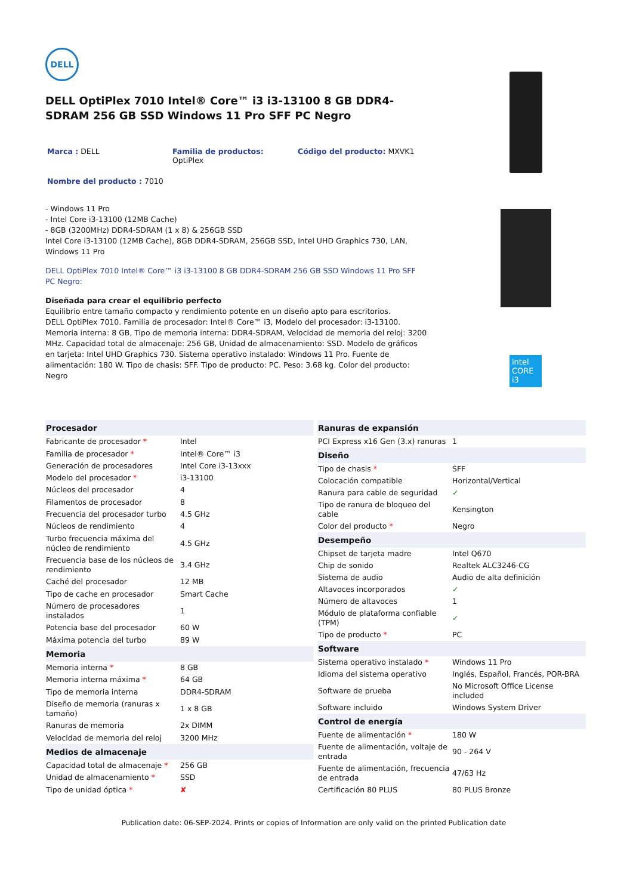DELL
DELL OptiPlex 7010 Intel® Core™ i3 i3-13100 8 GB DDR4-SDRAM 256 GB SSD Windows 11 Pro SFF PC Negro
Marca : DELL
Familia de productos:
OptiPlex
Código del producto: MXVK1
Nombre del producto : 7010
- Windows 11 Pro
- Intel Core i3-13100 (12MB Cache)
- 8GB (3200MHz) DDR4-SDRAM (1 x 8) & 256GB SSD
Intel Core i3-13100 (12MB Cache), 8GB DDR4-SDRAM, 256GB SSD, Intel UHD Graphics 730, LAN, Windows 11 Pro
DELL OptiPlex 7010 Intel® Core™ i3 i3-13100 8 GB DDR4-SDRAM 256 GB SSD Windows 11 Pro SFF PC Negro:
Diseñada para crear el equilibrio perfecto
Equilibrio entre tamaño compacto y rendimiento potente en un diseño apto para escritorios.
DELL OptiPlex 7010. Familia de procesador: Intel® Core™ i3, Modelo del procesador: i3-13100. Memoria interna: 8 GB, Tipo de memoria interna: DDR4-SDRAM, Velocidad de memoria del reloj: 3200 MHz. Capacidad total de almacenaje: 256 GB, Unidad de almacenamiento: SSD. Modelo de gráficos en tarjeta: Intel UHD Graphics 730. Sistema operativo instalado: Windows 11 Pro. Fuente de alimentación: 180 W. Tipo de chasis: SFF. Tipo de producto: PC. Peso: 3.68 kg. Color del producto: Negro
intel
CORE
i3
| Procesador | |
| --- | --- |
| Fabricante de procesador * | Intel |
| Familia de procesador * | Intel® Core™ i3 |
| Generación de procesadores | Intel Core i3-13xxx |
| Modelo del procesador * | i3-13100 |
| Núcleos del procesador | 4 |
| Filamentos de procesador | 8 |
| Frecuencia del procesador turbo | 4.5 GHz |
| Núcleos de rendimiento | 4 |
| Turbo frecuencia máxima del núcleo de rendimiento | 4.5 GHz |
| Frecuencia base de los núcleos de rendimiento | 3.4 GHz |
| Caché del procesador | 12 MB |
| Tipo de cache en procesador | Smart Cache |
| Número de procesadores instalados | 1 |
| Potencia base del procesador | 60 W |
| Máxima potencia del turbo | 89 W |
| Memoria | |
| Memoria interna * | 8 GB |
| Memoria interna máxima * | 64 GB |
| Tipo de memoria interna | DDR4-SDRAM |
| Diseño de memoria (ranuras x tamaño) | 1 x 8 GB |
| Ranuras de memoria | 2x DIMM |
| Velocidad de memoria del reloj | 3200 MHz |
| Medios de almacenaje | |
| Capacidad total de almacenaje * | 256 GB |
| Unidad de almacenamiento * | SSD |
| Tipo de unidad óptica * | ✘ |
| Ranuras de expansión | |
| --- | --- |
| PCI Express x16 Gen (3.x) ranuras | 1 |
| Diseño | |
| Tipo de chasis * | SFF |
| Colocación compatible | Horizontal/Vertical |
| Ranura para cable de seguridad | ✓ |
| Tipo de ranura de bloqueo del cable | Kensington |
| Color del producto * | Negro |
| Desempeño | |
| Chipset de tarjeta madre | Intel Q670 |
| Chip de sonido | Realtek ALC3246-CG |
| Sistema de audio | Audio de alta definición |
| Altavoces incorporados | ✓ |
| Número de altavoces | 1 |
| Módulo de plataforma confiable (TPM) | ✓ |
| Tipo de producto * | PC |
| Software | |
| Sistema operativo instalado * | Windows 11 Pro |
| Idioma del sistema operativo | Inglés, Español, Francés, POR-BRA |
| Software de prueba | No Microsoft Office License included |
| Software incluido | Windows System Driver |
| Control de energía | |
| Fuente de alimentación * | 180 W |
| Fuente de alimentación, voltaje de entrada | 90 - 264 V |
| Fuente de alimentación, frecuencia de entrada | 47/63 Hz |
| Certificación 80 PLUS | 80 PLUS Bronze |
Publication date: 06-SEP-2024. Prints or copies of Information are only valid on the printed Publication date